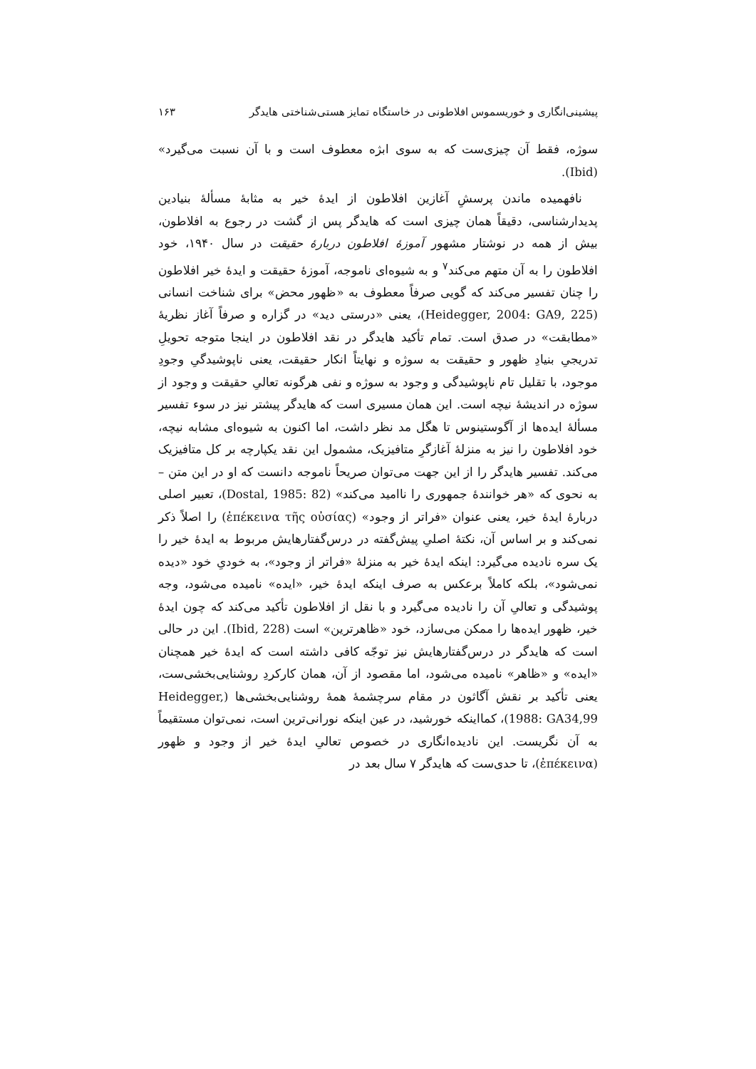پیشینی‌انگاری و خوریسموس افلاطونی در خاستگاه تمایز هستی‌شناختی هایدگر ۱۶۳
سوژه، فقط آن چیزی‌ست که به سوی ابژه معطوف است و با آن نسبت می‌گیرد» (Ibid).
نافهمیده ماندن پرسشِ آغازین افلاطون از ایدهٔ خیر به مثابهٔ مسألهٔ بنیادین پدیدارشناسی، دقیقاً همان چیزی است که هایدگر پس از گشت در رجوع به افلاطون، بیش از همه در نوشتار مشهور آموزهٔ افلاطون دربارهٔ حقیقت در سال ۱۹۴۰، خود افلاطون را به آن متهم می‌کند<sup>۷</sup> و به شیوه‌ای ناموجه، آموزهٔ حقیقت و ایدهٔ خیر افلاطون را چنان تفسیر می‌کند که گویی صرفاً معطوف به «ظهور محض» برای شناخت انسانی (Heidegger, 2004: GA9, 225)، یعنی «درستی دید» در گزاره و صرفاً آغاز نظریهٔ «مطابقت» در صدق است. تمام تأکید هایدگر در نقد افلاطون در اینجا متوجه تحویلِ تدریجیِ بنیادِ ظهور و حقیقت به سوژه و نهایتاً انکار حقیقت، یعنی ناپوشیدگیِ وجودِ موجود، با تقلیل تام ناپوشیدگی و وجود به سوژه و نفی هرگونه تعالیِ حقیقت و وجود از سوژه در اندیشهٔ نیچه است. این همان مسیری است که هایدگر پیشتر نیز در سوء تفسیر مسألهٔ ایده‌ها از آگوستینوس تا هگل مد نظر داشت، اما اکنون به شیوه‌ای مشابه نیچه، خود افلاطون را نیز به منزلهٔ آغازگرِ متافیزیک، مشمول این نقد یکپارچه بر کل متافیزیک می‌کند. تفسیر هایدگر را از این جهت می‌توان صریحاً ناموجه دانست که او در این متن – به نحوی که «هر خوانندهٔ جمهوری را ناامید می‌کند» (Dostal, 1985: 82)، تعبیر اصلی دربارهٔ ایدهٔ خیر، یعنی عنوان «فراتر از وجود» (ἐπέκεινα τῆς οὐσίας) را اصلاً ذکر نمی‌کند و بر اساس آن، نکتهٔ اصلیِ پیش‌گفته در درس‌گفتارهایش مربوط به ایدهٔ خیر را یک سره نادیده می‌گیرد: اینکه ایدهٔ خیر به منزلهٔ «فراتر از وجود»، به خودیِ خود «دیده نمی‌شود»، بلکه کاملاً برعکس به صرف اینکه ایدهٔ خیر، «ایده» نامیده می‌شود، وجه پوشیدگی و تعالیِ آن را نادیده می‌گیرد و با نقل از افلاطون تأکید می‌کند که چون ایدهٔ خیر، ظهور ایده‌ها را ممکن می‌سازد، خود «ظاهرترین» است (Ibid, 228). این در حالی است که هایدگر در درس‌گفتارهایش نیز توجّه کافی داشته است که ایدهٔ خیر همچنان «ایده» و «ظاهر» نامیده می‌شود، اما مقصود از آن، همان کارکردِ روشنایی‌بخشی‌ست، یعنی تأکید بر نقش آگاثون در مقام سرچشمهٔ همهٔ روشنایی‌بخشی‌ها (Heidegger, 1988: GA34,99)، کمااینکه خورشید، در عین اینکه نورانی‌ترین است، نمی‌توان مستقیماً به آن نگریست. این نادیده‌انگاری در خصوص تعالیِ ایدهٔ خیر از وجود و ظهور (ἐπέκεινα)، تا حدی‌ست که هایدگر ۷ سال بعد در